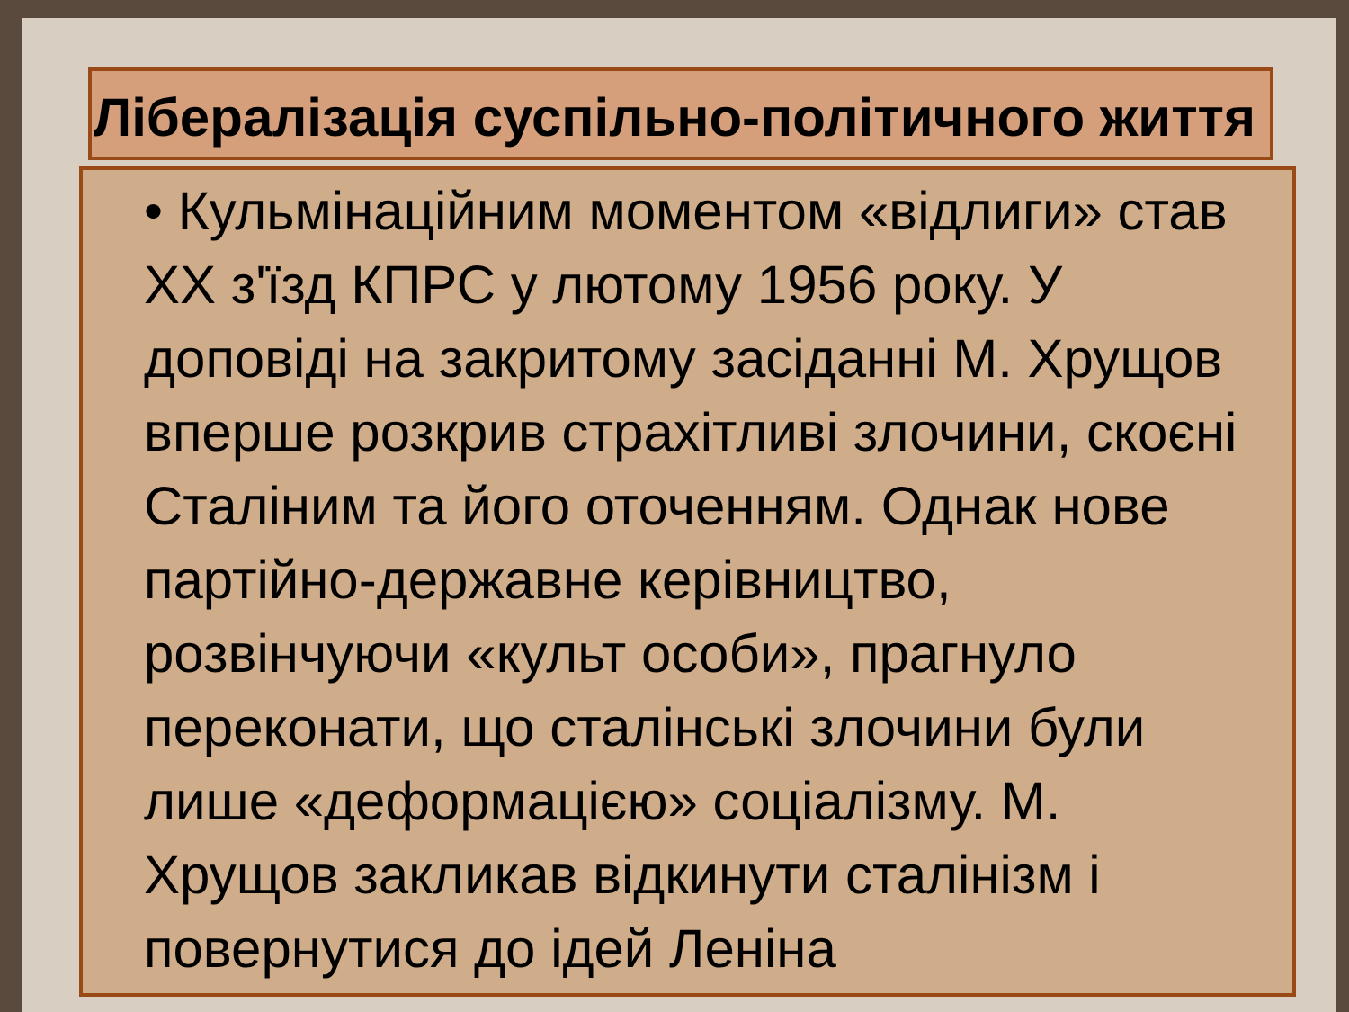Лібералізація суспільно-політичного життя
• Кульмінаційним моментом «відлиги» став XX з'їзд КПРС у лютому 1956 року. У доповіді на закритому засіданні М. Хрущов вперше розкрив страхітливі злочини, скоєні Сталіним та його оточенням. Однак нове партійно-державне керівництво, розвінчуючи «культ особи», прагнуло переконати, що сталінські злочини були лише «деформацією» соціалізму. М. Хрущов закликав відкинути сталінізм і повернутися до ідей Леніна